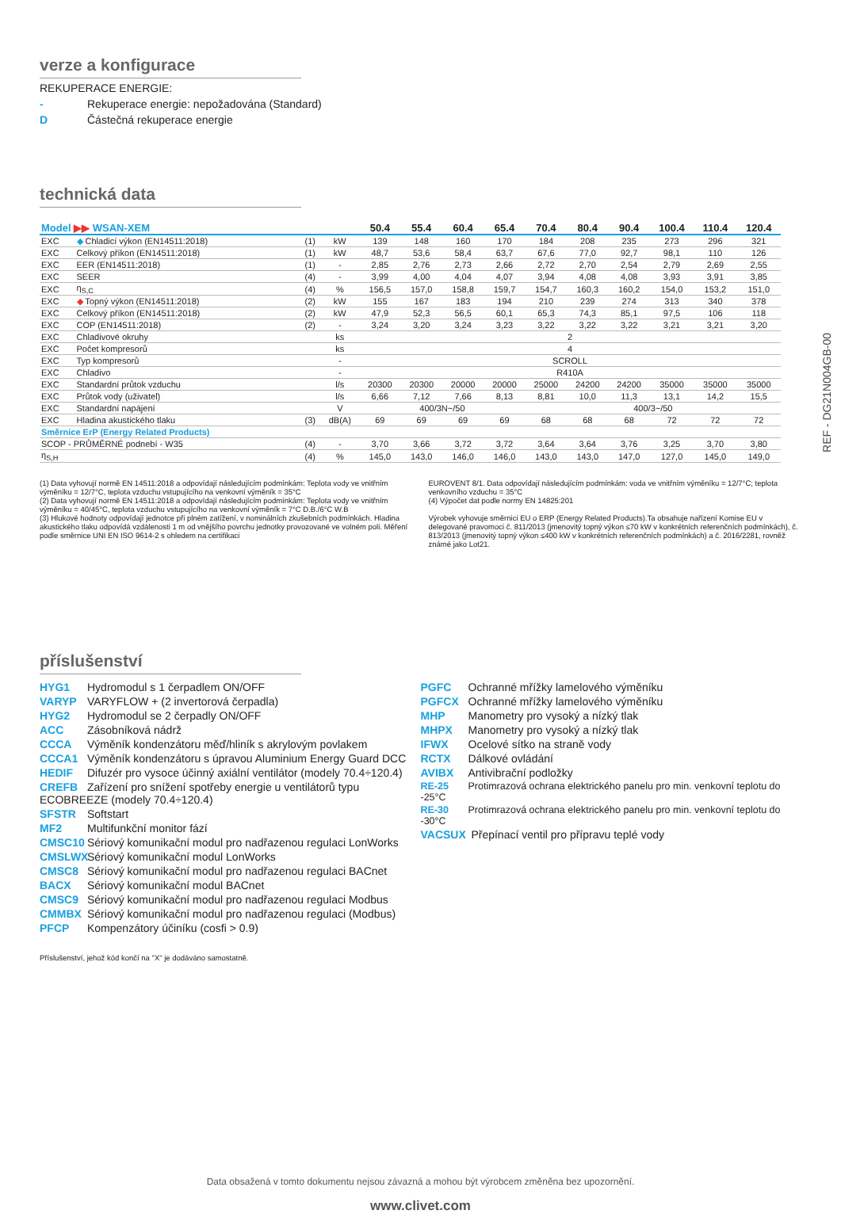REF - DG21N004GB-00
verze a konfigurace
REKUPERACE ENERGIE:
- Rekuperace energie: nepožadována (Standard)
D Částečná rekuperace energie
technická data
| Model ▶▶ WSAN-XEM | | | | 50.4 | 55.4 | 60.4 | 65.4 | 70.4 | 80.4 | 90.4 | 100.4 | 110.4 | 120.4 |
| --- | --- | --- | --- | --- | --- | --- | --- | --- | --- | --- | --- | --- | --- |
| EXC | ◆ Chladicí výkon (EN14511:2018) | (1) | kW | 139 | 148 | 160 | 170 | 184 | 208 | 235 | 273 | 296 | 321 |
| EXC | Celkový příkon (EN14511:2018) | (1) | kW | 48,7 | 53,6 | 58,4 | 63,7 | 67,6 | 77,0 | 92,7 | 98,1 | 110 | 126 |
| EXC | EER (EN14511:2018) | (1) | - | 2,85 | 2,76 | 2,73 | 2,66 | 2,72 | 2,70 | 2,54 | 2,79 | 2,69 | 2,55 |
| EXC | SEER | (4) | - | 3,99 | 4,00 | 4,04 | 4,07 | 3,94 | 4,08 | 4,08 | 3,93 | 3,91 | 3,85 |
| EXC | η<sub>S,C</sub> | (4) | % | 156,5 | 157,0 | 158,8 | 159,7 | 154,7 | 160,3 | 160,2 | 154,0 | 153,2 | 151,0 |
| EXC | ◆ Topný výkon (EN14511:2018) | (2) | kW | 155 | 167 | 183 | 194 | 210 | 239 | 274 | 313 | 340 | 378 |
| EXC | Celkový příkon (EN14511:2018) | (2) | kW | 47,9 | 52,3 | 56,5 | 60,1 | 65,3 | 74,3 | 85,1 | 97,5 | 106 | 118 |
| EXC | COP (EN14511:2018) | (2) | - | 3,24 | 3,20 | 3,24 | 3,23 | 3,22 | 3,22 | 3,22 | 3,21 | 3,21 | 3,20 |
| EXC | Chladivové okruhy | | ks | 2 | | | | | | | | | |
| EXC | Počet kompresorů | | ks | 4 | | | | | | | | | |
| EXC | Typ kompresorů | | - | SCROLL | | | | | | | | | |
| EXC | Chladivo | | - | R410A | | | | | | | | | |
| EXC | Standardní průtok vzduchu | | l/s | 20300 | 20300 | 20000 | 20000 | 25000 | 24200 | 24200 | 35000 | 35000 | 35000 |
| EXC | Průtok vody (uživatel) | | l/s | 6,66 | 7,12 | 7,66 | 8,13 | 8,81 | 10,0 | 11,3 | 13,1 | 14,2 | 15,5 |
| EXC | Standardní napájení | | V | 400/3N~/50 | | | | 400/3~/50 | | | | | |
| EXC | Hladina akustického tlaku | (3) | dB(A) | 69 | 69 | 69 | 69 | 68 | 68 | 68 | 72 | 72 | 72 |
| Směrnice ErP (Energy Related Products) | | | | | | | | | | | | | |
| SCOP - PRŮMĚRNÉ podnebí - W35 | | (4) | - | 3,70 | 3,66 | 3,72 | 3,72 | 3,64 | 3,64 | 3,76 | 3,25 | 3,70 | 3,80 |
| η<sub>S,H</sub> | | (4) | % | 145,0 | 143,0 | 146,0 | 146,0 | 143,0 | 143,0 | 147,0 | 127,0 | 145,0 | 149,0 |
(1) Data vyhovují normě EN 14511:2018 a odpovídají následujícím podmínkám: Teplota vody ve vnitřním výměníku = 12/7°C, teplota vzduchu vstupujícího na venkovní výměník = 35°C
(2) Data vyhovují normě EN 14511:2018 a odpovídají následujícím podmínkám: Teplota vody ve vnitřním výměníku = 40/45°C, teplota vzduchu vstupujícího na venkovní výměník = 7°C D.B./6°C W.B
(3) Hlukové hodnoty odpovídají jednotce při plném zatížení, v nominálních zkušebních podmínkách. Hladina akustického tlaku odpovídá vzdálenosti 1 m od vnějšího povrchu jednotky provozované ve volném poli. Měření podle směrnice UNI EN ISO 9614-2 s ohledem na certifikaci
EUROVENT 8/1. Data odpovídají následujícím podmínkám: voda ve vnitřním výměníku = 12/7°C; teplota venkovního vzduchu = 35°C
(4) Výpočet dat podle normy EN 14825:201
Výrobek vyhovuje směrnici EU o ERP (Energy Related Products).Ta obsahuje nařízení Komise EU v delegované pravomoci č. 811/2013 (jmenovitý topný výkon ≤70 kW v konkrétních referenčních podmínkách), č. 813/2013 (jmenovitý topný výkon ≤400 kW v konkrétních referenčních podmínkách) a č. 2016/2281, rovněž známé jako Lot21.
příslušenství
HYG1 Hydromodul s 1 čerpadlem ON/OFF
VARYP VARYFLOW + (2 invertorová čerpadla)
HYG2 Hydromodul se 2 čerpadly ON/OFF
ACC Zásobníková nádrž
CCCA Výměník kondenzátoru měď/hliník s akrylovým povlakem
CCCA1 Výměník kondenzátoru s úpravou Aluminium Energy Guard DCC
HEDIF Difuzér pro vysoce účinný axiální ventilátor (modely 70.4÷120.4)
CREFB Zařízení pro snížení spotřeby energie u ventilátorů typu ECOBREEZE (modely 70.4÷120.4)
SFSTR Softstart
MF2 Multifunkční monitor fází
CMSC10 Sériový komunikační modul pro nadřazenou regulaci LonWorks
CMSLWX Sériový komunikační modul LonWorks
CMSC8 Sériový komunikační modul pro nadřazenou regulaci BACnet
BACX Sériový komunikační modul BACnet
CMSC9 Sériový komunikační modul pro nadřazenou regulaci Modbus
CMMBX Sériový komunikační modul pro nadřazenou regulaci (Modbus)
PFCP Kompenzátory účiníku (cosfi > 0.9)
PGFC Ochranné mřížky lamelového výměníku
PGFCX Ochranné mřížky lamelového výměníku
MHP Manometry pro vysoký a nízký tlak
MHPX Manometry pro vysoký a nízký tlak
IFWX Ocelové sítko na straně vody
RCTX Dálkové ovládání
AVIBX Antivibrační podložky
RE-25 Protimrazová ochrana elektrického panelu pro min. venkovní teplotu do -25°C
RE-30 Protimrazová ochrana elektrického panelu pro min. venkovní teplotu do -30°C
VACSUX Přepínací ventil pro přípravu teplé vody
Příslušenství, jehož kód končí na "X" je dodáváno samostatně.
Data obsažená v tomto dokumentu nejsou závazná a mohou být výrobcem změněna bez upozornění.
www.clivet.com